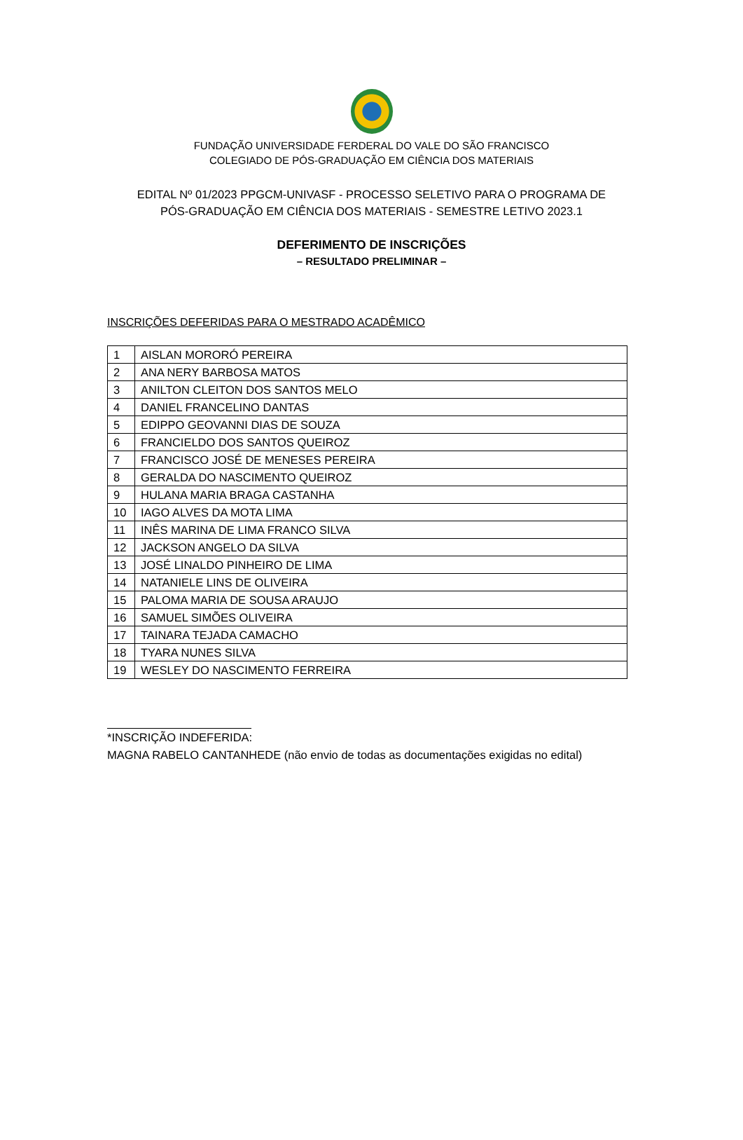FUNDAÇÃO UNIVERSIDADE FERDERAL DO VALE DO SÃO FRANCISCO
COLEGIADO DE PÓS-GRADUAÇÃO EM CIÊNCIA DOS MATERIAIS
EDITAL Nº 01/2023 PPGCM-UNIVASF - PROCESSO SELETIVO PARA O PROGRAMA DE
PÓS-GRADUAÇÃO EM CIÊNCIA DOS MATERIAIS - SEMESTRE LETIVO 2023.1
DEFERIMENTO DE INSCRIÇÕES
– RESULTADO PRELIMINAR –
INSCRIÇÕES DEFERIDAS PARA O MESTRADO ACADÊMICO
| 1 | AISLAN MORORÓ PEREIRA |
| 2 | ANA NERY BARBOSA MATOS |
| 3 | ANILTON CLEITON DOS SANTOS MELO |
| 4 | DANIEL FRANCELINO DANTAS |
| 5 | EDIPPO GEOVANNI DIAS DE SOUZA |
| 6 | FRANCIELDO DOS SANTOS QUEIROZ |
| 7 | FRANCISCO JOSÉ DE MENESES PEREIRA |
| 8 | GERALDA DO NASCIMENTO QUEIROZ |
| 9 | HULANA MARIA BRAGA CASTANHA |
| 10 | IAGO ALVES DA MOTA LIMA |
| 11 | INÊS MARINA DE LIMA FRANCO SILVA |
| 12 | JACKSON ANGELO DA SILVA |
| 13 | JOSÉ LINALDO PINHEIRO DE LIMA |
| 14 | NATANIELE LINS DE OLIVEIRA |
| 15 | PALOMA MARIA DE SOUSA ARAUJO |
| 16 | SAMUEL SIMÕES OLIVEIRA |
| 17 | TAINARA TEJADA CAMACHO |
| 18 | TYARA NUNES SILVA |
| 19 | WESLEY DO NASCIMENTO FERREIRA |
*INSCRIÇÃO INDEFERIDA:
MAGNA RABELO CANTANHEDE (não envio de todas as documentações exigidas no edital)